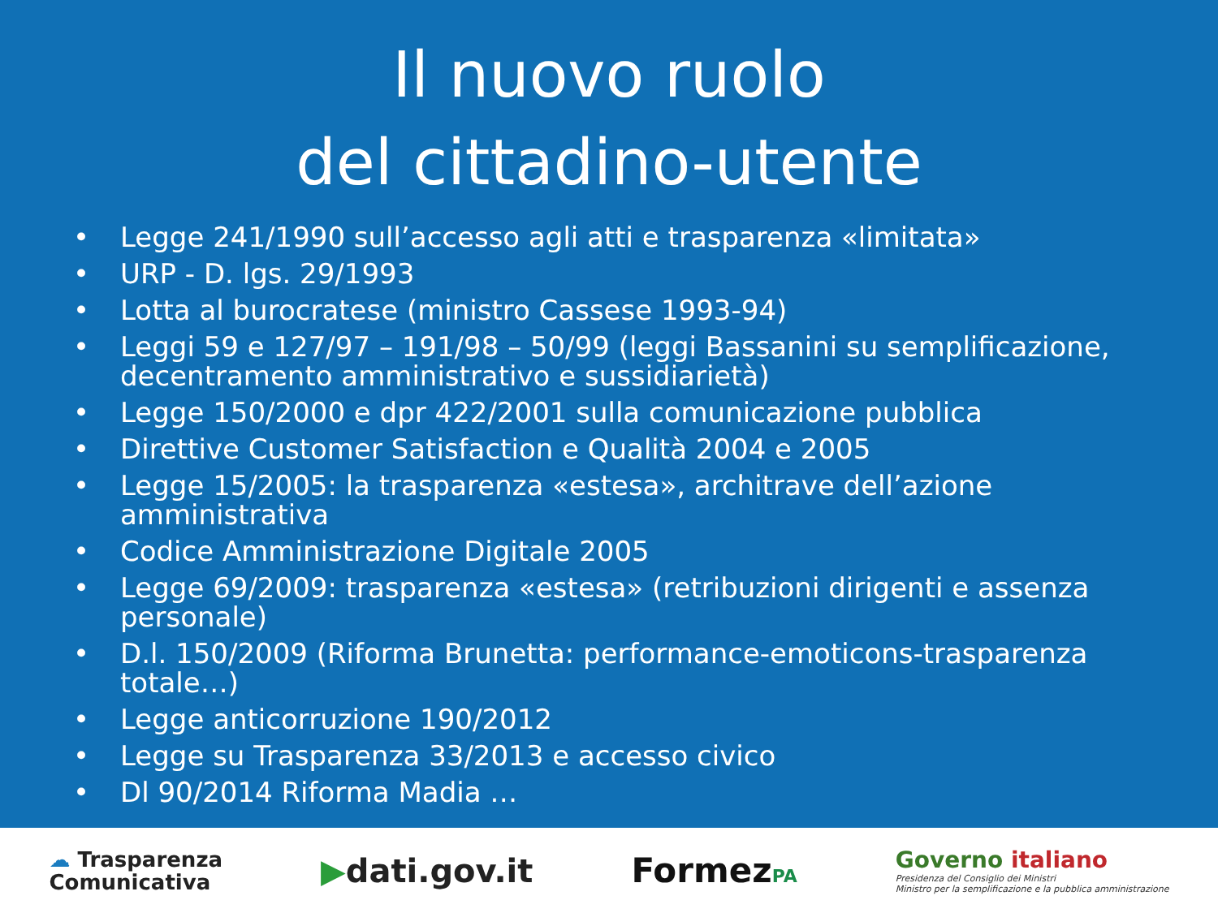Il nuovo ruolo
del cittadino-utente
• Legge 241/1990 sull’accesso agli atti e trasparenza «limitata»
• URP - D. lgs. 29/1993
• Lotta al burocratese (ministro Cassese 1993-94)
• Leggi 59 e 127/97 – 191/98 – 50/99 (leggi Bassanini su semplificazione, decentramento amministrativo e sussidiarietà)
• Legge 150/2000 e dpr 422/2001 sulla comunicazione pubblica
• Direttive Customer Satisfaction e Qualità 2004 e 2005
• Legge 15/2005: la trasparenza «estesa», architrave dell’azione amministrativa
• Codice Amministrazione Digitale 2005
• Legge 69/2009: trasparenza «estesa» (retribuzioni dirigenti e assenza personale)
• D.l. 150/2009 (Riforma Brunetta: performance-emoticons-trasparenza totale…)
• Legge anticorruzione 190/2012
• Legge su Trasparenza 33/2013 e accesso civico
• Dl 90/2014 Riforma Madia …
☁ Trasparenza
Comunicativa
▶dati.gov.it FormezPA
Governo italiano
Presidenza del Consiglio dei Ministri
Ministro per la semplificazione e la pubblica amministrazione